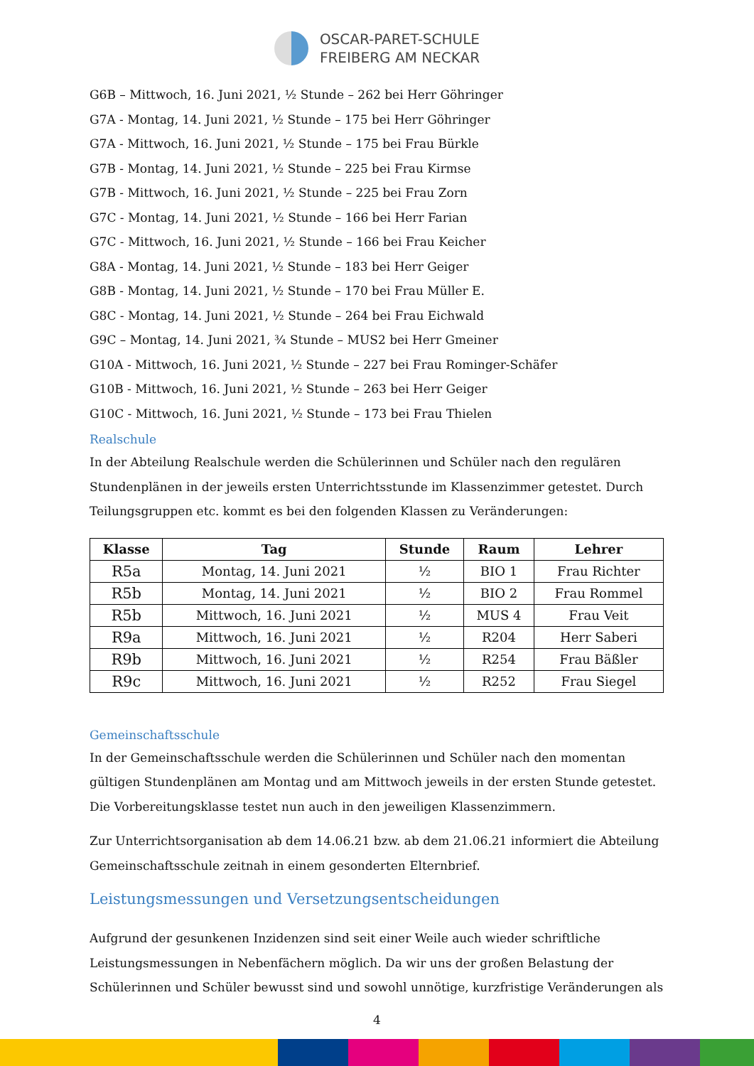OSCAR-PARET-SCHULE
FREIBERG AM NECKAR
G6B – Mittwoch, 16. Juni 2021, ½ Stunde – 262 bei Herr Göhringer
G7A - Montag, 14. Juni 2021, ½ Stunde – 175 bei Herr Göhringer
G7A - Mittwoch, 16. Juni 2021, ½ Stunde – 175 bei Frau Bürkle
G7B - Montag, 14. Juni 2021, ½ Stunde – 225 bei Frau Kirmse
G7B - Mittwoch, 16. Juni 2021, ½ Stunde – 225 bei Frau Zorn
G7C - Montag, 14. Juni 2021, ½ Stunde – 166 bei Herr Farian
G7C - Mittwoch, 16. Juni 2021, ½ Stunde – 166 bei Frau Keicher
G8A - Montag, 14. Juni 2021, ½ Stunde – 183 bei Herr Geiger
G8B - Montag, 14. Juni 2021, ½ Stunde – 170 bei Frau Müller E.
G8C - Montag, 14. Juni 2021, ½ Stunde – 264 bei Frau Eichwald
G9C – Montag, 14. Juni 2021, ¾ Stunde – MUS2 bei Herr Gmeiner
G10A - Mittwoch, 16. Juni 2021, ½ Stunde – 227 bei Frau Rominger-Schäfer
G10B - Mittwoch, 16. Juni 2021, ½ Stunde – 263 bei Herr Geiger
G10C - Mittwoch, 16. Juni 2021, ½ Stunde – 173 bei Frau Thielen
Realschule
In der Abteilung Realschule werden die Schülerinnen und Schüler nach den regulären Stundenplänen in der jeweils ersten Unterrichtsstunde im Klassenzimmer getestet. Durch Teilungsgruppen etc. kommt es bei den folgenden Klassen zu Veränderungen:
| Klasse | Tag | Stunde | Raum | Lehrer |
| --- | --- | --- | --- | --- |
| R5a | Montag, 14. Juni 2021 | ½ | BIO 1 | Frau Richter |
| R5b | Montag, 14. Juni 2021 | ½ | BIO 2 | Frau Rommel |
| R5b | Mittwoch, 16. Juni 2021 | ½ | MUS 4 | Frau Veit |
| R9a | Mittwoch, 16. Juni 2021 | ½ | R204 | Herr Saberi |
| R9b | Mittwoch, 16. Juni 2021 | ½ | R254 | Frau Bäßler |
| R9c | Mittwoch, 16. Juni 2021 | ½ | R252 | Frau Siegel |
Gemeinschaftsschule
In der Gemeinschaftsschule werden die Schülerinnen und Schüler nach den momentan gültigen Stundenplänen am Montag und am Mittwoch jeweils in der ersten Stunde getestet. Die Vorbereitungsklasse testet nun auch in den jeweiligen Klassenzimmern.
Zur Unterrichtsorganisation ab dem 14.06.21 bzw. ab dem 21.06.21 informiert die Abteilung Gemeinschaftsschule zeitnah in einem gesonderten Elternbrief.
Leistungsmessungen und Versetzungsentscheidungen
Aufgrund der gesunkenen Inzidenzen sind seit einer Weile auch wieder schriftliche Leistungsmessungen in Nebenfächern möglich. Da wir uns der großen Belastung der Schülerinnen und Schüler bewusst sind und sowohl unnötige, kurzfristige Veränderungen als
4